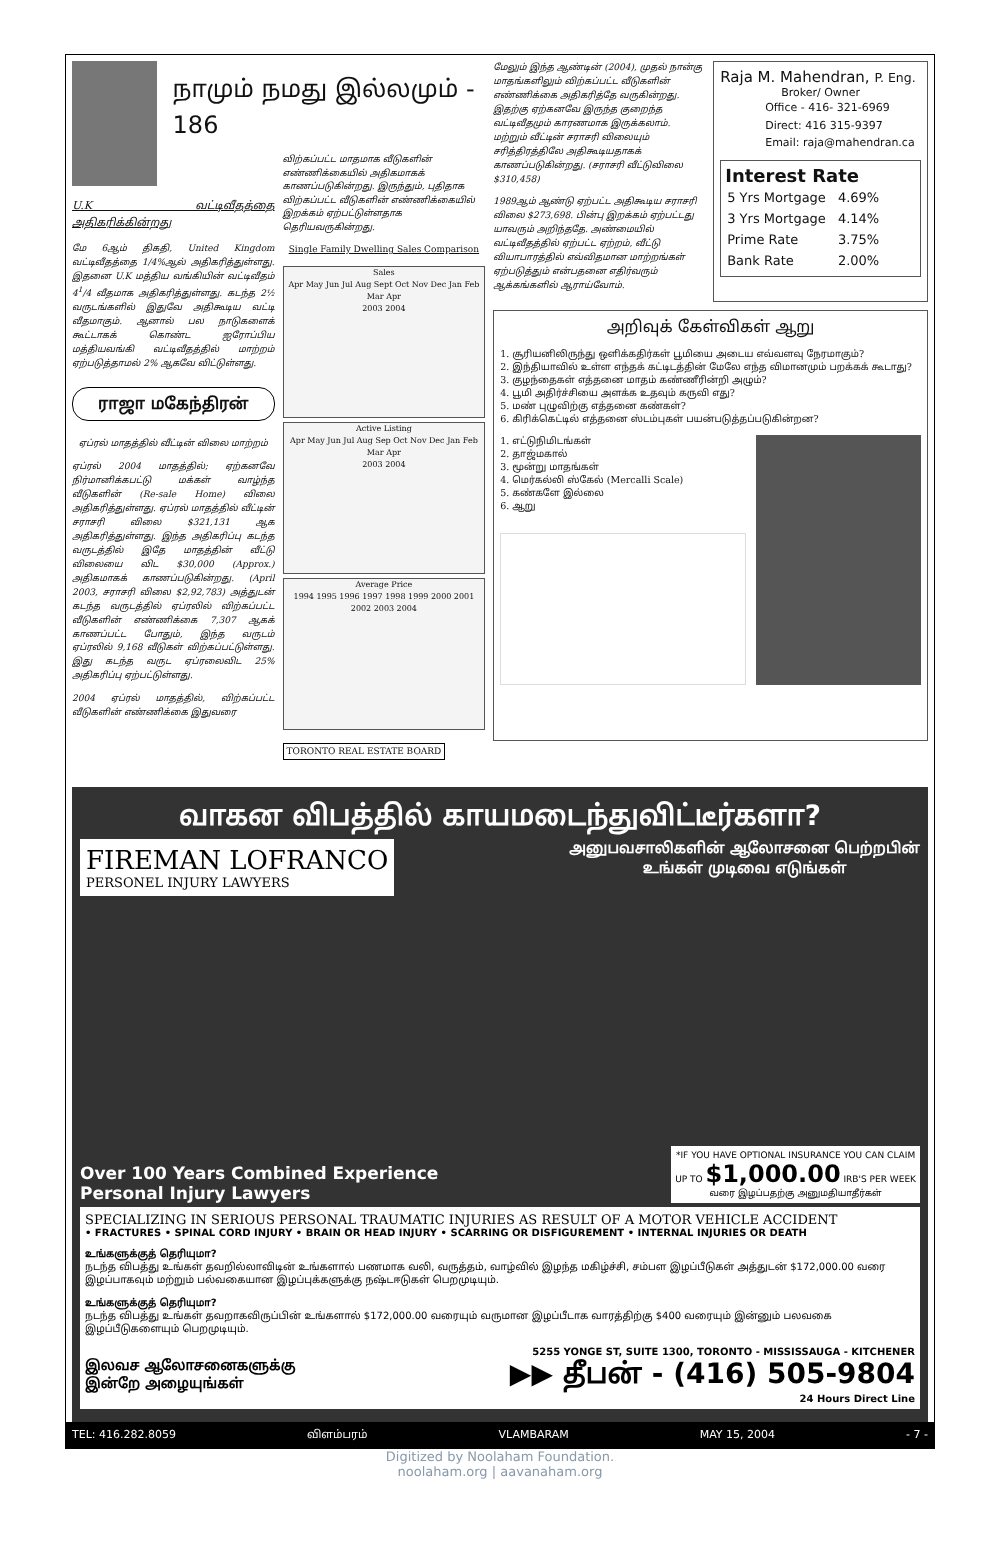U.K வட்டிவீதத்தை அதிகரிக்கின்றது
மே 6ஆம் திகதி, United Kingdom வட்டிவீதத்தை 1/4%ஆல் அதிகரித்துள்ளது. இதனை U.K மத்திய வங்கியின் வட்டிவீதம் 4<sup>1</sup>/4 வீதமாக அதிகரித்துள்ளது. கடந்த 2½ வருடங்களில் இதுவே அதிகூடிய வட்டி வீதமாகும். ஆனால் பல நாடுகளைக் கூட்டாகக் கொண்ட ஐரோப்பிய மத்தியவங்கி வட்டிவீதத்தில் மாற்றம் ஏற்படுத்தாமல் 2% ஆகவே விட்டுள்ளது.
ராஜா மகேந்திரன்
ஏப்ரல் மாதத்தில் வீட்டின் விலை மாற்றம்
ஏப்ரல் 2004 மாதத்தில்; ஏற்கனவே நிர்மானிக்கபட்டு மக்கள் வாழ்ந்த வீடுகளின் (Re-sale Home) விலை அதிகரித்துள்ளது. ஏப்ரல் மாதத்தில் வீட்டின் சராசரி விலை $321,131 ஆக அதிகரித்துள்ளது. இந்த அதிகரிப்பு கடந்த வருடத்தில் இதே மாதத்தின் வீட்டு விலையை விட $30,000 (Approx.) அதிகமாகக் காணப்படுகின்றது. (April 2003, சராசரி விலை $2,92,783) அத்துடன் கடந்த வருடத்தில் ஏப்ரலில் விற்கப்பட்ட வீடுகளின் எண்ணிக்கை 7,307 ஆகக் காணப்பட்ட போதும், இந்த வருடம் ஏப்ரலில் 9,168 வீடுகள் விற்கப்பட்டுள்ளது. இது கடந்த வருட ஏப்ரலைவிட 25% அதிகரிப்பு ஏற்பட்டுள்ளது.
2004 ஏப்ரல் மாதத்தில், விற்கப்பட்ட வீடுகளின் எண்ணிக்கை இதுவரை
நாமும் நமது இல்லமும் - 186
விற்கப்பட்ட மாதமாக வீடுகளின் எண்ணிக்கையில் அதிகமாகக் காணப்படுகின்றது. இருந்தும், புதிதாக விற்கப்பட்ட வீடுகளின் எண்ணிக்கையில் இறக்கம் ஏற்பட்டுள்ளதாக தெரியவருகின்றது.
Single Family Dwelling Sales Comparison
Sales
Apr May Jun Jul Aug Sept Oct Nov Dec Jan Feb Mar Apr
2003 2004
Active Listing
Apr May Jun Jul Aug Sep Oct Nov Dec Jan Feb Mar Apr
2003 2004
Average Price
1994 1995 1996 1997 1998 1999 2000 2001 2002 2003 2004
TORONTO REAL ESTATE BOARD
மேலும் இந்த ஆண்டின் (2004), முதல் நான்கு மாதங்களிலும் விற்கப்பட்ட வீடுகளின் எண்ணிக்கை அதிகரித்தே வருகின்றது. இதற்கு ஏற்கனவே இருந்த குறைந்த வட்டிவீதமும் காரணமாக இருக்கலாம். மற்றும் வீட்டின் சராசரி விலையும் சரித்திரத்திலே அதிகூடியதாகக் காணப்படுகின்றது. (சராசரி வீட்டுவிலை $310,458)
1989ஆம் ஆண்டு ஏற்பட்ட அதிகூடிய சராசரி விலை $273,698. பின்பு இறக்கம் ஏற்பட்டது யாவரும் அறிந்ததே. அண்மையில் வட்டிவீதத்தில் ஏற்பட்ட ஏற்றம், வீட்டு வியாபாரத்தில் எவ்விதமான மாற்றங்கள் ஏற்படுத்தும் என்பதனை எதிர்வரும் ஆக்கங்களில் ஆராய்வோம்.
Raja M. Mahendran, P. Eng.
Broker/ Owner
Office - 416- 321-6969
Direct: 416 315-9397
Email: raja@mahendran.ca
Interest Rate
| 5 Yrs Mortgage | 4.69% |
| 3 Yrs Mortgage | 4.14% |
| Prime Rate | 3.75% |
| Bank Rate | 2.00% |
அறிவுக் கேள்விகள் ஆறு
1. சூரியனிலிருந்து ஒளிக்கதிர்கள் பூமியை அடைய எவ்வளவு நேரமாகும்?
2. இந்தியாவில் உள்ள எந்தக் கட்டிடத்தின் மேலே எந்த விமானமும் பறக்கக் கூடாது?
3. குழந்தைகள் எத்தனை மாதம் கண்ணீரின்றி அழும்?
4. பூமி அதிர்ச்சியை அளக்க உதவும் கருவி எது?
5. மண் புழுவிற்கு எத்தனை கண்கள்?
6. கிரிக்கெட்டில் எத்தனை ஸ்டம்புகள் பயன்படுத்தப்படுகின்றன?
1. எட்டுநிமிடங்கள்
2. தாஜ்மகால்
3. மூன்று மாதங்கள்
4. மெர்கல்லி ஸ்கேல் (Mercalli Scale)
5. கண்களே இல்லை
6. ஆறு
வாகன விபத்தில் காயமடைந்துவிட்டீர்களா?
FIREMAN LOFRANCO
PERSONEL INJURY LAWYERS
அனுபவசாலிகளின் ஆலோசனை பெற்றபின்
உங்கள் முடிவை எடுங்கள்
Over 100 Years Combined Experience
Personal Injury Lawyers
*IF YOU HAVE OPTIONAL INSURANCE YOU CAN CLAIM
UP TO $1,000.00 IRB'S PER WEEK
வரை இழப்பதற்கு அனுமதியாதீர்கள்
SPECIALIZING IN SERIOUS PERSONAL TRAUMATIC INJURIES AS RESULT OF A MOTOR VEHICLE ACCIDENT
• FRACTURES • SPINAL CORD INJURY • BRAIN OR HEAD INJURY • SCARRING OR DISFIGUREMENT • INTERNAL INJURIES OR DEATH
உங்களுக்குத் தெரியுமா?
நடந்த விபத்து உங்கள் தவறில்லாவிடின் உங்களால் பணமாக வலி, வருத்தம், வாழ்வில் இழந்த மகிழ்ச்சி, சம்பள இழப்பீடுகள் அத்துடன் $172,000.00 வரை இழப்பாகவும் மற்றும் பல்வகையான இழப்புக்களுக்கு நஷ்டஈடுகள் பெறமுடியும்.
உங்களுக்குத் தெரியுமா?
நடந்த விபத்து உங்கள் தவறாகவிருப்பின் உங்களால் $172,000.00 வரையும் வருமான இழப்பீடாக வாரத்திற்கு $400 வரையும் இன்னும் பலவகை இழப்பீடுகளையும் பெறமுடியும்.
5255 YONGE ST, SUITE 1300, TORONTO - MISSISSAUGA - KITCHENER
இலவச ஆலோசனைகளுக்கு
இன்றே அழையுங்கள் ▶▶ தீபன் - (416) 505-9804
24 Hours Direct Line
TEL: 416.282.8059 விளம்பரம் VLAMBARAM MAY 15, 2004 - 7 -
Digitized by Noolaham Foundation.
noolaham.org | aavanaham.org